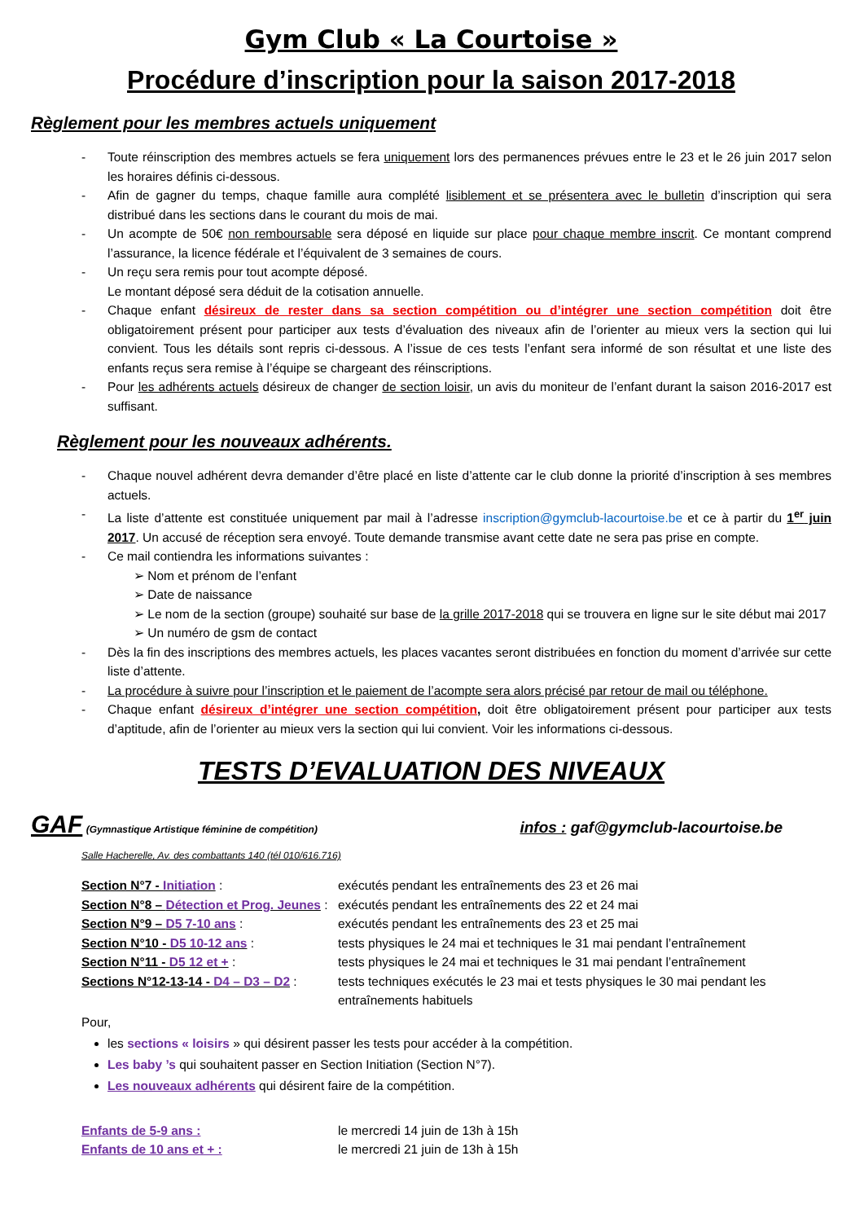Gym Club « La Courtoise »
Procédure d’inscription pour la saison 2017-2018
Règlement pour les membres actuels uniquement
- Toute réinscription des membres actuels se fera uniquement lors des permanences prévues entre le 23 et le 26 juin 2017 selon les horaires définis ci-dessous.
- Afin de gagner du temps, chaque famille aura complété lisiblement et se présentera avec le bulletin d’inscription qui sera distribué dans les sections dans le courant du mois de mai.
- Un acompte de 50€ non remboursable sera déposé en liquide sur place pour chaque membre inscrit. Ce montant comprend l’assurance, la licence fédérale et l’équivalent de 3 semaines de cours.
- Un reçu sera remis pour tout acompte déposé.
Le montant déposé sera déduit de la cotisation annuelle.
- Chaque enfant désireux de rester dans sa section compétition ou d’intégrer une section compétition doit être obligatoirement présent pour participer aux tests d’évaluation des niveaux afin de l’orienter au mieux vers la section qui lui convient. Tous les détails sont repris ci-dessous. A l’issue de ces tests l’enfant sera informé de son résultat et une liste des enfants reçus sera remise à l’équipe se chargeant des réinscriptions.
- Pour les adhérents actuels désireux de changer de section loisir, un avis du moniteur de l’enfant durant la saison 2016-2017 est suffisant.
Règlement pour les nouveaux adhérents.
- Chaque nouvel adhérent devra demander d’être placé en liste d’attente car le club donne la priorité d’inscription à ses membres actuels.
- La liste d’attente est constituée uniquement par mail à l’adresse inscription@gymclub-lacourtoise.be et ce à partir du 1<sup>er</sup> juin 2017. Un accusé de réception sera envoyé. Toute demande transmise avant cette date ne sera pas prise en compte.
- Ce mail contiendra les informations suivantes :
➢ Nom et prénom de l’enfant
➢ Date de naissance
➢ Le nom de la section (groupe) souhaité sur base de la grille 2017-2018 qui se trouvera en ligne sur le site début mai 2017
➢ Un numéro de gsm de contact
- Dès la fin des inscriptions des membres actuels, les places vacantes seront distribuées en fonction du moment d’arrivée sur cette liste d’attente.
- La procédure à suivre pour l’inscription et le paiement de l’acompte sera alors précisé par retour de mail ou téléphone.
- Chaque enfant désireux d’intégrer une section compétition, doit être obligatoirement présent pour participer aux tests d’aptitude, afin de l’orienter au mieux vers la section qui lui convient. Voir les informations ci-dessous.
TESTS D’EVALUATION DES NIVEAUX
GAF (Gymnastique Artistique féminine de compétition)
infos : gaf@gymclub-lacourtoise.be
Salle Hacherelle, Av. des combattants 140 (tél 010/616.716)
| Section N°7 - Initiation : | exécutés pendant les entraînements des 23 et 26 mai |
| Section N°8 – Détection et Prog. Jeunes : | exécutés pendant les entraînements des 22 et 24 mai |
| Section N°9 – D5 7-10 ans : | exécutés pendant les entraînements des 23 et 25 mai |
| Section N°10 - D5 10-12 ans : | tests physiques le 24 mai et techniques le 31 mai pendant l’entraînement |
| Section N°11 - D5 12 et + : | tests physiques le 24 mai et techniques le 31 mai pendant l’entraînement |
| Sections N°12-13-14 - D4 – D3 – D2 : | tests techniques exécutés le 23 mai et tests physiques le 30 mai pendant les entraînements habituels |
Pour,
les sections « loisirs » qui désirent passer les tests pour accéder à la compétition.
Les baby ’s qui souhaitent passer en Section Initiation (Section N°7).
Les nouveaux adhérents qui désirent faire de la compétition.
| Enfants de 5-9 ans : | le mercredi 14 juin de 13h à 15h |
| Enfants de 10 ans et + : | le mercredi 21 juin de 13h à 15h |